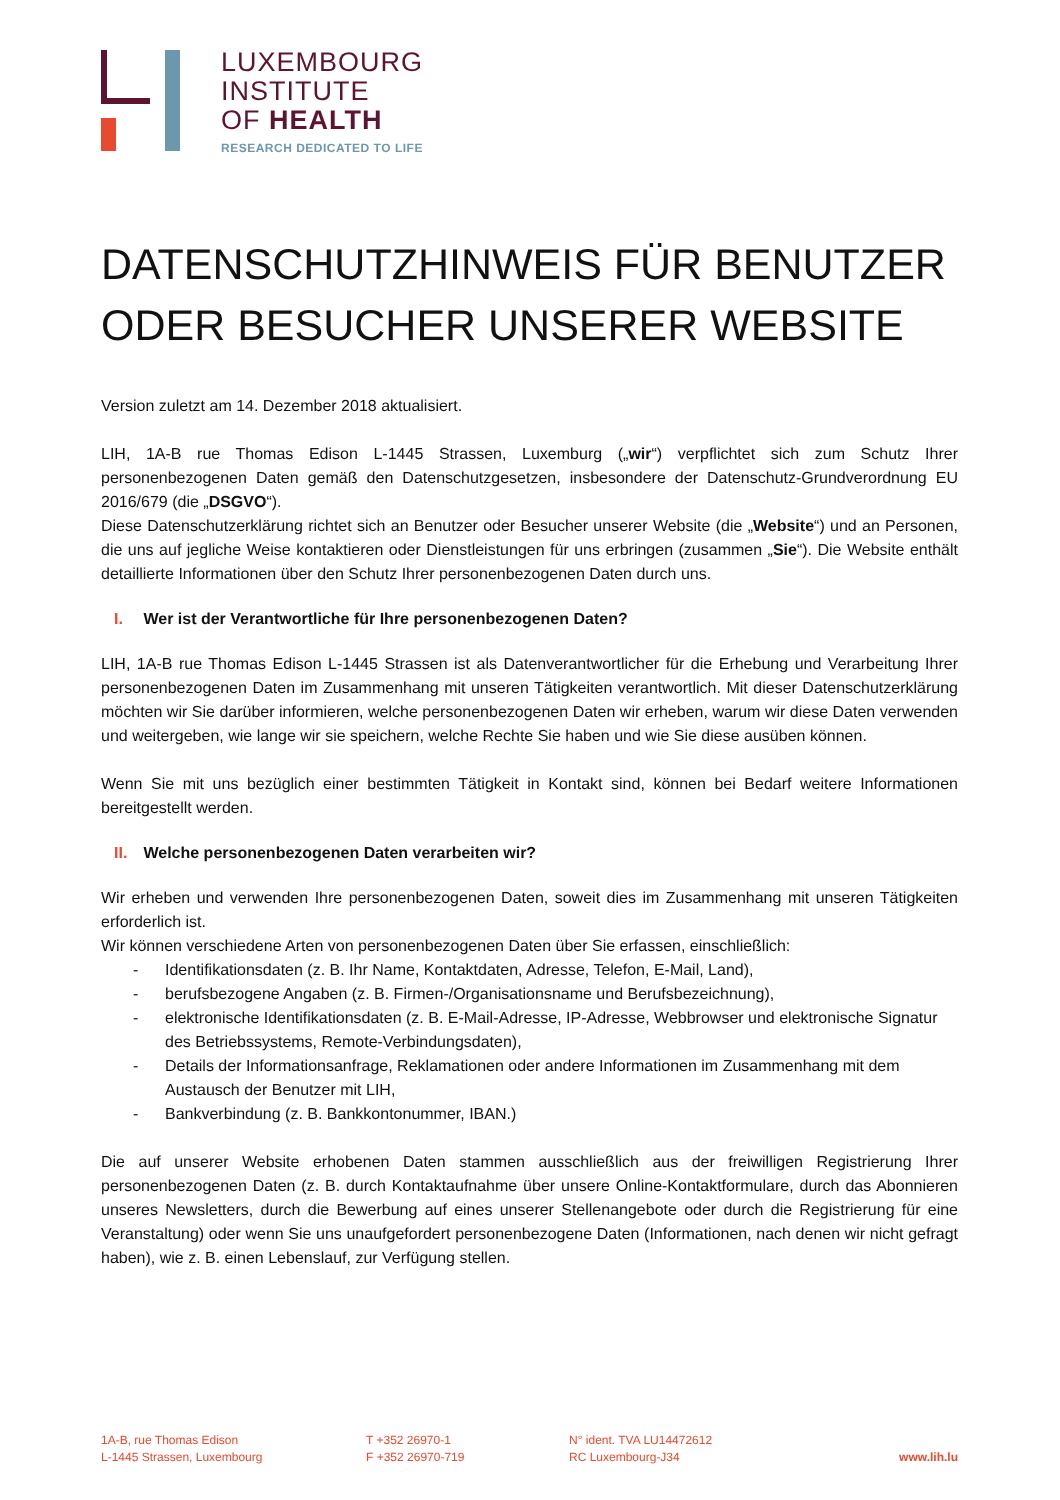LUXEMBOURG
INSTITUTE
OF HEALTH
RESEARCH DEDICATED TO LIFE
DATENSCHUTZHINWEIS FÜR BENUTZER ODER BESUCHER UNSERER WEBSITE
Version zuletzt am 14. Dezember 2018 aktualisiert.
LIH, 1A-B rue Thomas Edison L-1445 Strassen, Luxemburg („wir“) verpflichtet sich zum Schutz Ihrer personenbezogenen Daten gemäß den Datenschutzgesetzen, insbesondere der Datenschutz-Grundverordnung EU 2016/679 (die „DSGVO“).
Diese Datenschutzerklärung richtet sich an Benutzer oder Besucher unserer Website (die „Website“) und an Personen, die uns auf jegliche Weise kontaktieren oder Dienstleistungen für uns erbringen (zusammen „Sie“). Die Website enthält detaillierte Informationen über den Schutz Ihrer personenbezogenen Daten durch uns.
I. Wer ist der Verantwortliche für Ihre personenbezogenen Daten?
LIH, 1A-B rue Thomas Edison L-1445 Strassen ist als Datenverantwortlicher für die Erhebung und Verarbeitung Ihrer personenbezogenen Daten im Zusammenhang mit unseren Tätigkeiten verantwortlich. Mit dieser Datenschutzerklärung möchten wir Sie darüber informieren, welche personenbezogenen Daten wir erheben, warum wir diese Daten verwenden und weitergeben, wie lange wir sie speichern, welche Rechte Sie haben und wie Sie diese ausüben können.
Wenn Sie mit uns bezüglich einer bestimmten Tätigkeit in Kontakt sind, können bei Bedarf weitere Informationen bereitgestellt werden.
II. Welche personenbezogenen Daten verarbeiten wir?
Wir erheben und verwenden Ihre personenbezogenen Daten, soweit dies im Zusammenhang mit unseren Tätigkeiten erforderlich ist.
Wir können verschiedene Arten von personenbezogenen Daten über Sie erfassen, einschließlich:
- Identifikationsdaten (z. B. Ihr Name, Kontaktdaten, Adresse, Telefon, E-Mail, Land),
- berufsbezogene Angaben (z. B. Firmen-/Organisationsname und Berufsbezeichnung),
- elektronische Identifikationsdaten (z. B. E-Mail-Adresse, IP-Adresse, Webbrowser und elektronische Signatur des Betriebssystems, Remote-Verbindungsdaten),
- Details der Informationsanfrage, Reklamationen oder andere Informationen im Zusammenhang mit dem Austausch der Benutzer mit LIH,
- Bankverbindung (z. B. Bankkontonummer, IBAN.)
Die auf unserer Website erhobenen Daten stammen ausschließlich aus der freiwilligen Registrierung Ihrer personenbezogenen Daten (z. B. durch Kontaktaufnahme über unsere Online-Kontaktformulare, durch das Abonnieren unseres Newsletters, durch die Bewerbung auf eines unserer Stellenangebote oder durch die Registrierung für eine Veranstaltung) oder wenn Sie uns unaufgefordert personenbezogene Daten (Informationen, nach denen wir nicht gefragt haben), wie z. B. einen Lebenslauf, zur Verfügung stellen.
1A-B, rue Thomas Edison
L-1445 Strassen, Luxembourg
T +352 26970-1
F +352 26970-719
N° ident. TVA LU14472612
RC Luxembourg-J34
www.lih.lu